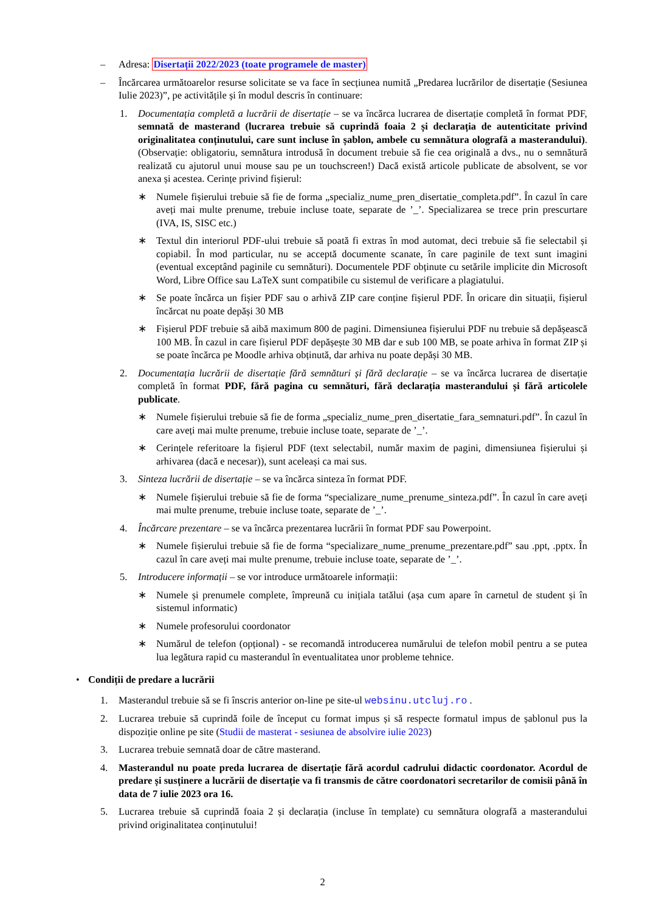– Adresa: Disertații 2022/2023 (toate programele de master)
– Încărcarea următoarelor resurse solicitate se va face în secțiunea numită „Predarea lucrărilor de disertație (Sesiunea Iulie 2023)”, pe activitățile și în modul descris în continuare:
1. Documentația completă a lucrării de disertație – se va încărca lucrarea de disertație completă în format PDF, semnată de masterand (lucrarea trebuie să cuprindă foaia 2 și declarația de autenticitate privind originalitatea conținutului, care sunt incluse în șablon, ambele cu semnătura olografă a masterandului). (Observație: obligatoriu, semnătura introdusă în document trebuie să fie cea originală a dvs., nu o semnătură realizată cu ajutorul unui mouse sau pe un touchscreen!) Dacă există articole publicate de absolvent, se vor anexa și acestea. Cerințe privind fișierul:
∗ Numele fișierului trebuie să fie de forma „specializ_nume_pren_disertatie_completa.pdf”. În cazul în care aveți mai multe prenume, trebuie incluse toate, separate de ’_’. Specializarea se trece prin prescurtare (IVA, IS, SISC etc.)
∗ Textul din interiorul PDF-ului trebuie să poată fi extras în mod automat, deci trebuie să fie selectabil și copiabil. În mod particular, nu se acceptă documente scanate, în care paginile de text sunt imagini (eventual exceptând paginile cu semnături). Documentele PDF obținute cu setările implicite din Microsoft Word, Libre Office sau LaTeX sunt compatibile cu sistemul de verificare a plagiatului.
∗ Se poate încărca un fișier PDF sau o arhivă ZIP care conține fișierul PDF. În oricare din situații, fișierul încărcat nu poate depăși 30 MB
∗ Fișierul PDF trebuie să aibă maximum 800 de pagini. Dimensiunea fișierului PDF nu trebuie să depășească 100 MB. În cazul in care fișierul PDF depășește 30 MB dar e sub 100 MB, se poate arhiva în format ZIP și se poate încărca pe Moodle arhiva obținută, dar arhiva nu poate depăși 30 MB.
2. Documentația lucrării de disertație fără semnături și fără declarație – se va încărca lucrarea de disertație completă în format PDF, fără pagina cu semnături, fără declarația masterandului și fără articolele publicate.
∗ Numele fișierului trebuie să fie de forma „specializ_nume_pren_disertatie_fara_semnaturi.pdf”. În cazul în care aveți mai multe prenume, trebuie incluse toate, separate de ’_’.
∗ Cerințele referitoare la fișierul PDF (text selectabil, număr maxim de pagini, dimensiunea fișierului și arhivarea (dacă e necesar)), sunt aceleași ca mai sus.
3. Sinteza lucrării de disertație – se va încărca sinteza în format PDF.
∗ Numele fișierului trebuie să fie de forma “specializare_nume_prenume_sinteza.pdf”. În cazul în care aveți mai multe prenume, trebuie incluse toate, separate de ’_’.
4. Încărcare prezentare – se va încărca prezentarea lucrării în format PDF sau Powerpoint.
∗ Numele fișierului trebuie să fie de forma “specializare_nume_prenume_prezentare.pdf” sau .ppt, .pptx. În cazul în care aveți mai multe prenume, trebuie incluse toate, separate de ’_’.
5. Introducere informații – se vor introduce următoarele informații:
∗ Numele și prenumele complete, împreună cu inițiala tatălui (așa cum apare în carnetul de student și în sistemul informatic)
∗ Numele profesorului coordonator
∗ Numărul de telefon (opțional) - se recomandă introducerea numărului de telefon mobil pentru a se putea lua legătura rapid cu masterandul în eventualitatea unor probleme tehnice.
• Condiții de predare a lucrării
1. Masterandul trebuie să se fi înscris anterior on-line pe site-ul websinu.utcluj.ro .
2. Lucrarea trebuie să cuprindă foile de început cu format impus și să respecte formatul impus de șablonul pus la dispoziție online pe site (Studii de masterat - sesiunea de absolvire iulie 2023)
3. Lucrarea trebuie semnată doar de către masterand.
4. Masterandul nu poate preda lucrarea de disertație fără acordul cadrului didactic coordonator. Acordul de predare și susținere a lucrării de disertație va fi transmis de către coordonatori secretarilor de comisii până în data de 7 iulie 2023 ora 16.
5. Lucrarea trebuie să cuprindă foaia 2 și declarația (incluse în template) cu semnătura olografă a masterandului privind originalitatea conținutului!
2